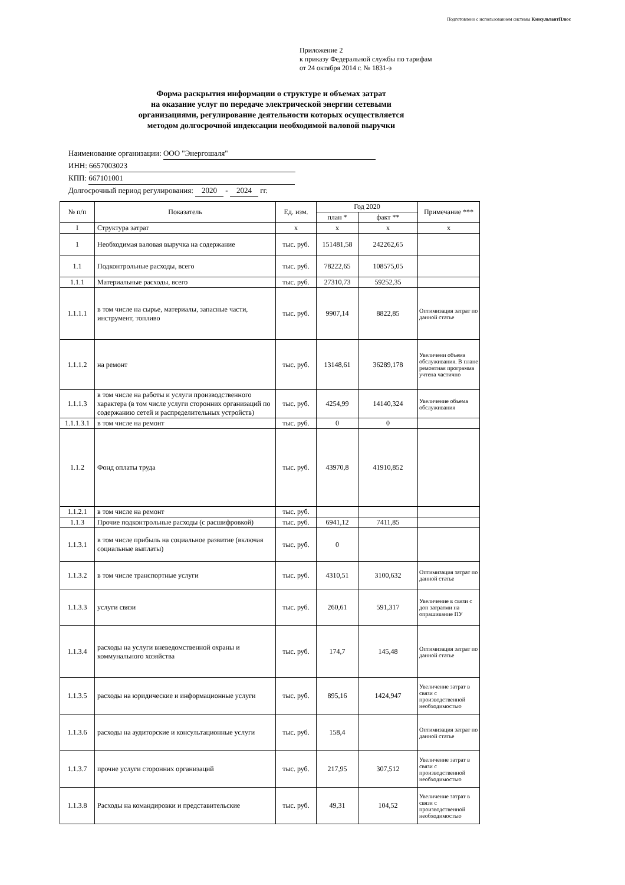Подготовлено с использованием системы КонсультантПлюс
Приложение 2
к приказу Федеральной службы по тарифам
от 24 октября 2014 г. № 1831-э
Форма раскрытия информации о структуре и объемах затрат
на оказание услуг по передаче электрической энергии сетевыми
организациями, регулирование деятельности которых осуществляется
методом долгосрочной индексации необходимой валовой выручки
Наименование организации: ООО "Энергошаля"
ИНН: 6657003023
КПП: 667101001
Долгосрочный период регулирования: 2020 - 2024 гг.
| № п/п | Показатель | Ед. изм. | Год 2020 | | Примечание *** |
| --- | --- | --- | --- | --- | --- |
| | | | план * | факт ** | |
| I | Структура затрат | x | x | x | x |
| 1 | Необходимая валовая выручка на содержание | тыс. руб. | 151481,58 | 242262,65 | |
| 1.1 | Подконтрольные расходы, всего | тыс. руб. | 78222,65 | 108575,05 | |
| 1.1.1 | Материальные расходы, всего | тыс. руб. | 27310,73 | 59252,35 | |
| 1.1.1.1 | в том числе на сырье, материалы, запасные части, инструмент, топливо | тыс. руб. | 9907,14 | 8822,85 | Оптимизация затрат по данной статье |
| 1.1.1.2 | на ремонт | тыс. руб. | 13148,61 | 36289,178 | Увеличени объема обслуживания. В плане ремонтная программа учтена частично |
| 1.1.1.3 | в том числе на работы и услуги производственного характера (в том числе услуги сторонних организаций по содержанию сетей и распределительных устройств) | тыс. руб. | 4254,99 | 14140,324 | Увеличение объема обслуживания |
| 1.1.1.3.1 | в том числе на ремонт | тыс. руб. | 0 | 0 | |
| 1.1.2 | Фонд оплаты труда | тыс. руб. | 43970,8 | 41910,852 | |
| 1.1.2.1 | в том числе на ремонт | тыс. руб. | | | |
| 1.1.3 | Прочие подконтрольные расходы (с расшифровкой) | тыс. руб. | 6941,12 | 7411,85 | |
| 1.1.3.1 | в том числе прибыль на социальное развитие (включая социальные выплаты) | тыс. руб. | 0 | | |
| 1.1.3.2 | в том числе транспортные услуги | тыс. руб. | 4310,51 | 3100,632 | Оптимизация затрат по данной статье |
| 1.1.3.3 | услуги связи | тыс. руб. | 260,61 | 591,317 | Увеличение в связи с доп затратми на опрашивание ПУ |
| 1.1.3.4 | расходы на услуги вневедомственной охраны и коммунального хозяйства | тыс. руб. | 174,7 | 145,48 | Оптимизация затрат по данной статье |
| 1.1.3.5 | расходы на юридические и информационные услуги | тыс. руб. | 895,16 | 1424,947 | Увеличение затрат в связи с производственной необходимостью |
| 1.1.3.6 | расходы на аудиторские и консультационные услуги | тыс. руб. | 158,4 | | Оптимизация затрат по данной статье |
| 1.1.3.7 | прочие услуги сторонних организаций | тыс. руб. | 217,95 | 307,512 | Увеличение затрат в связи с производственной необходимостью |
| 1.1.3.8 | Расходы на командировки и представительские | тыс. руб. | 49,31 | 104,52 | Увеличение затрат в связи с производственной необходимостью |